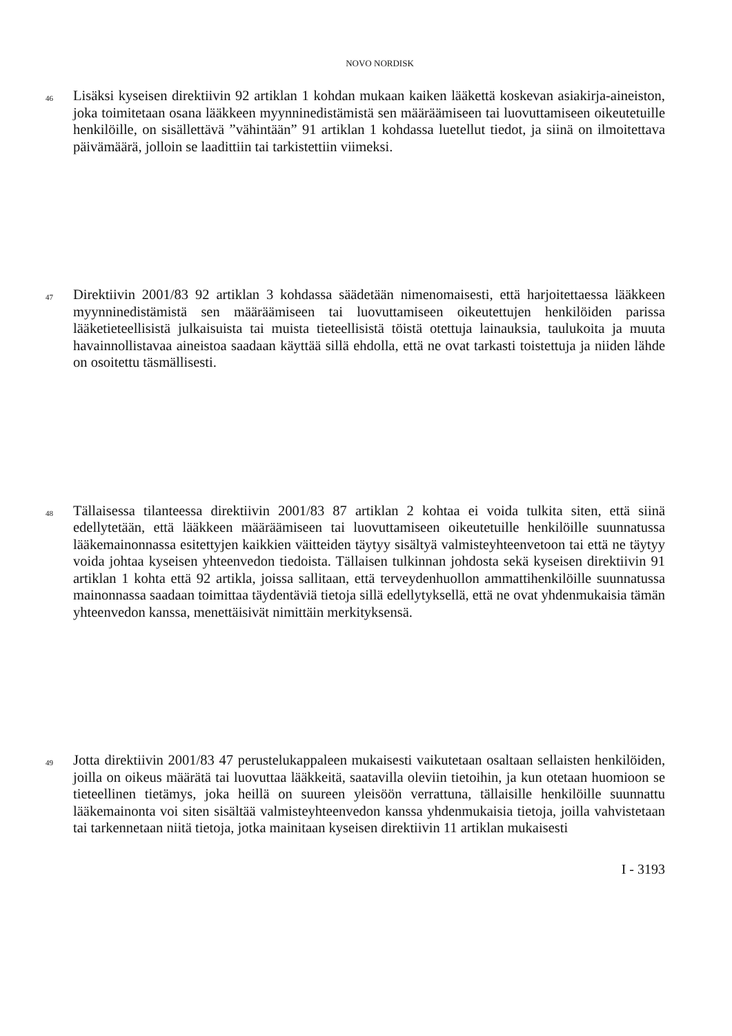NOVO NORDISK
46
Lisäksi kyseisen direktiivin 92 artiklan 1 kohdan mukaan kaiken lääkettä koskevan asiakirja-aineiston, joka toimitetaan osana lääkkeen myynninedistämistä sen määräämiseen tai luovuttamiseen oikeutetuille henkilöille, on sisällettävä ”vähintään” 91 artiklan 1 kohdassa luetellut tiedot, ja siinä on ilmoitettava päivämäärä, jolloin se laadittiin tai tarkistettiin viimeksi.
47
Direktiivin 2001/83 92 artiklan 3 kohdassa säädetään nimenomaisesti, että harjoitettaessa lääkkeen myynninedistämistä sen määräämiseen tai luovuttamiseen oikeutettujen henkilöiden parissa lääketieteellisistä julkaisuista tai muista tieteellisistä töistä otettuja lainauksia, taulukoita ja muuta havainnollistavaa aineistoa saadaan käyttää sillä ehdolla, että ne ovat tarkasti toistettuja ja niiden lähde on osoitettu täsmällisesti.
48
Tällaisessa tilanteessa direktiivin 2001/83 87 artiklan 2 kohtaa ei voida tulkita siten, että siinä edellytetään, että lääkkeen määräämiseen tai luovuttamiseen oikeutetuille henkilöille suunnatussa lääkemainonnassa esitettyjen kaikkien väitteiden täytyy sisältyä valmisteyhteenvetoon tai että ne täytyy voida johtaa kyseisen yhteenvedon tiedoista. Tällaisen tulkinnan johdosta sekä kyseisen direktiivin 91 artiklan 1 kohta että 92 artikla, joissa sallitaan, että terveydenhuollon ammattihenkilöille suunnatussa mainonnassa saadaan toimittaa täydentäviä tietoja sillä edellytyksellä, että ne ovat yhdenmukaisia tämän yhteenvedon kanssa, menettäisivät nimittäin merkityksensä.
49
Jotta direktiivin 2001/83 47 perustelukappaleen mukaisesti vaikutetaan osaltaan sellaisten henkilöiden, joilla on oikeus määrätä tai luovuttaa lääkkeitä, saatavilla oleviin tietoihin, ja kun otetaan huomioon se tieteellinen tietämys, joka heillä on suureen yleisöön verrattuna, tällaisille henkilöille suunnattu lääkemainonta voi siten sisältää valmisteyhteenvedon kanssa yhdenmukaisia tietoja, joilla vahvistetaan tai tarkennetaan niitä tietoja, jotka mainitaan kyseisen direktiivin 11 artiklan mukaisesti
I - 3193